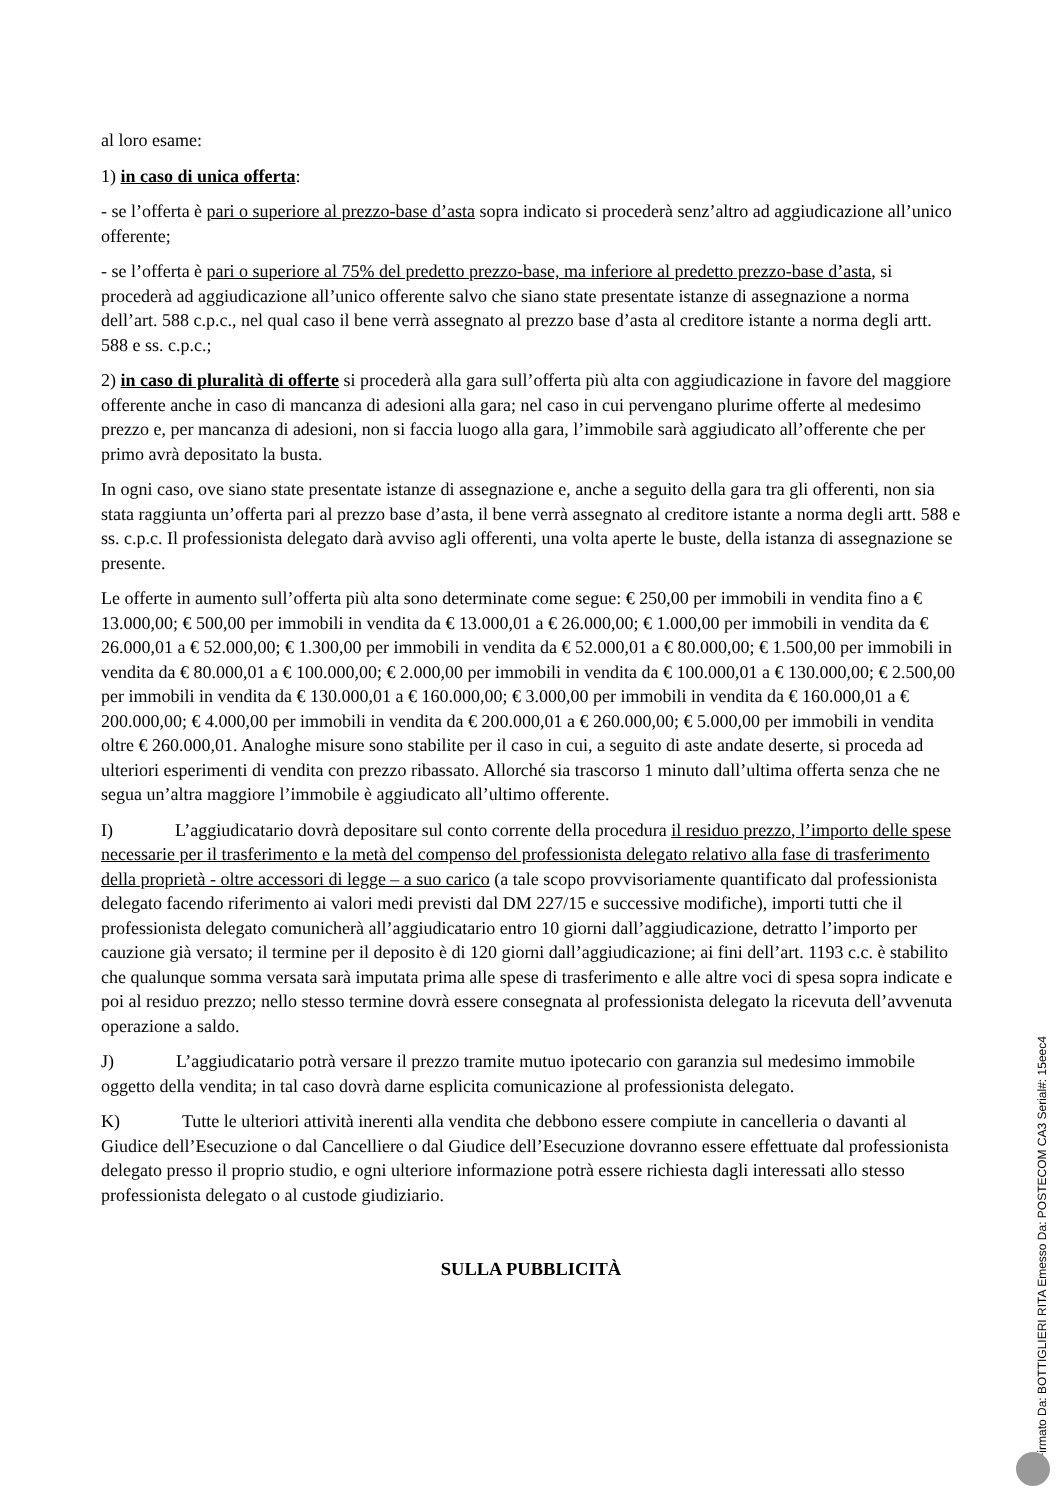al loro esame:
1) in caso di unica offerta:
- se l’offerta è pari o superiore al prezzo-base d’asta sopra indicato si procederà senz’altro ad aggiudicazione all’unico offerente;
- se l’offerta è pari o superiore al 75% del predetto prezzo-base, ma inferiore al predetto prezzo-base d’asta, si procederà ad aggiudicazione all’unico offerente salvo che siano state presentate istanze di assegnazione a norma dell’art. 588 c.p.c., nel qual caso il bene verrà assegnato al prezzo base d’asta al creditore istante a norma degli artt. 588 e ss. c.p.c.;
2) in caso di pluralità di offerte si procederà alla gara sull’offerta più alta con aggiudicazione in favore del maggiore offerente anche in caso di mancanza di adesioni alla gara; nel caso in cui pervengano plurime offerte al medesimo prezzo e, per mancanza di adesioni, non si faccia luogo alla gara, l’immobile sarà aggiudicato all’offerente che per primo avrà depositato la busta.
In ogni caso, ove siano state presentate istanze di assegnazione e, anche a seguito della gara tra gli offerenti, non sia stata raggiunta un’offerta pari al prezzo base d’asta, il bene verrà assegnato al creditore istante a norma degli artt. 588 e ss. c.p.c. Il professionista delegato darà avviso agli offerenti, una volta aperte le buste, della istanza di assegnazione se presente.
Le offerte in aumento sull’offerta più alta sono determinate come segue: € 250,00 per immobili in vendita fino a € 13.000,00; € 500,00 per immobili in vendita da € 13.000,01 a € 26.000,00; € 1.000,00 per immobili in vendita da € 26.000,01 a € 52.000,00; € 1.300,00 per immobili in vendita da € 52.000,01 a € 80.000,00; € 1.500,00 per immobili in vendita da € 80.000,01 a € 100.000,00; € 2.000,00 per immobili in vendita da € 100.000,01 a € 130.000,00; € 2.500,00 per immobili in vendita da € 130.000,01 a € 160.000,00; € 3.000,00 per immobili in vendita da € 160.000,01 a € 200.000,00; € 4.000,00 per immobili in vendita da € 200.000,01 a € 260.000,00; € 5.000,00 per immobili in vendita oltre € 260.000,01. Analoghe misure sono stabilite per il caso in cui, a seguito di aste andate deserte, si proceda ad ulteriori esperimenti di vendita con prezzo ribassato. Allorché sia trascorso 1 minuto dall’ultima offerta senza che ne segua un’altra maggiore l’immobile è aggiudicato all’ultimo offerente.
I) L’aggiudicatario dovrà depositare sul conto corrente della procedura il residuo prezzo, l’importo delle spese necessarie per il trasferimento e la metà del compenso del professionista delegato relativo alla fase di trasferimento della proprietà - oltre accessori di legge – a suo carico (a tale scopo provvisoriamente quantificato dal professionista delegato facendo riferimento ai valori medi previsti dal DM 227/15 e successive modifiche), importi tutti che il professionista delegato comunicherà all’aggiudicatario entro 10 giorni dall’aggiudicazione, detratto l’importo per cauzione già versato; il termine per il deposito è di 120 giorni dall’aggiudicazione; ai fini dell’art. 1193 c.c. è stabilito che qualunque somma versata sarà imputata prima alle spese di trasferimento e alle altre voci di spesa sopra indicate e poi al residuo prezzo; nello stesso termine dovrà essere consegnata al professionista delegato la ricevuta dell’avvenuta operazione a saldo.
J) L’aggiudicatario potrà versare il prezzo tramite mutuo ipotecario con garanzia sul medesimo immobile oggetto della vendita; in tal caso dovrà darne esplicita comunicazione al professionista delegato.
K) Tutte le ulteriori attività inerenti alla vendita che debbono essere compiute in cancelleria o davanti al Giudice dell’Esecuzione o dal Cancelliere o dal Giudice dell’Esecuzione dovranno essere effettuate dal professionista delegato presso il proprio studio, e ogni ulteriore informazione potrà essere richiesta dagli interessati allo stesso professionista delegato o al custode giudiziario.
SULLA PUBBLICITÀ
Firmato Da: BOTTIGLIERI RITA Emesso Da: POSTECOM CA3 Serial#: 15eec4